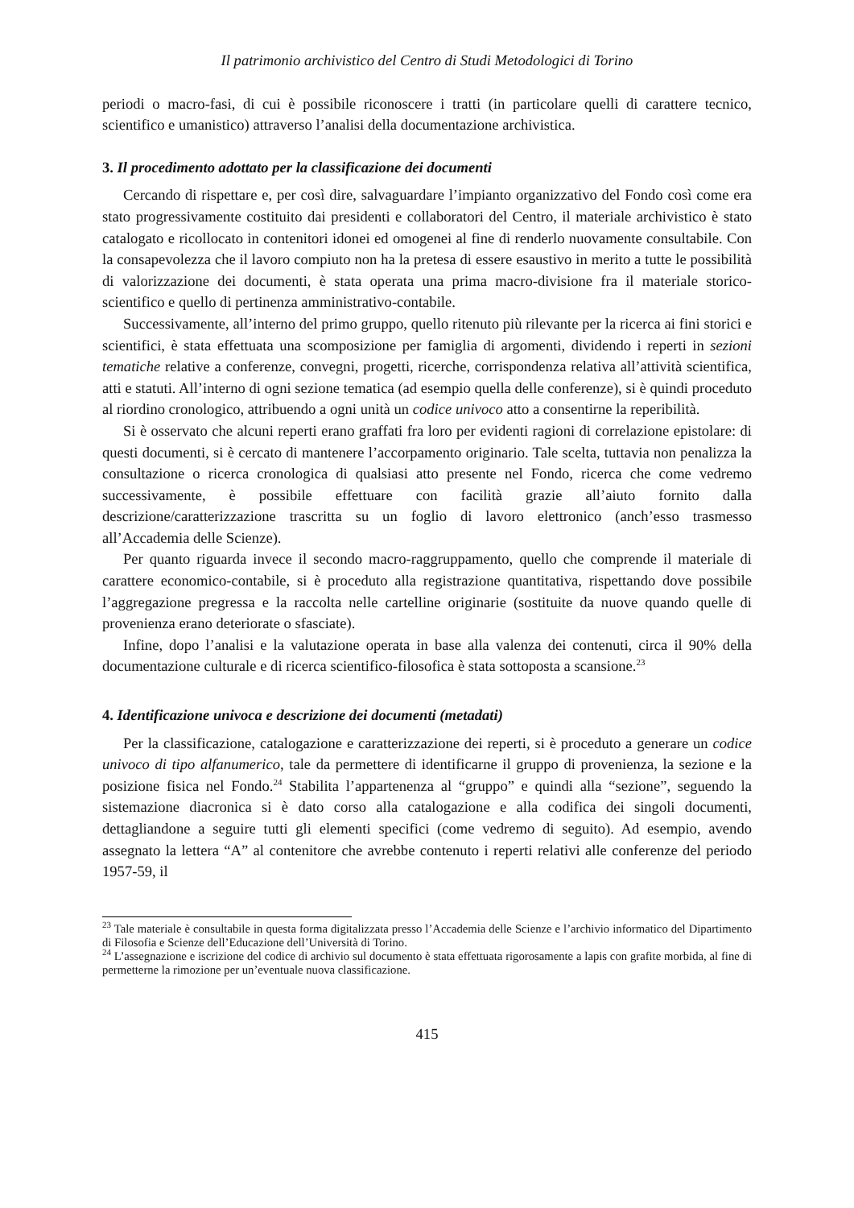Il patrimonio archivistico del Centro di Studi Metodologici di Torino
periodi o macro-fasi, di cui è possibile riconoscere i tratti (in particolare quelli di carattere tecnico, scientifico e umanistico) attraverso l’analisi della documentazione archivistica.
3. Il procedimento adottato per la classificazione dei documenti
Cercando di rispettare e, per così dire, salvaguardare l’impianto organizzativo del Fondo così come era stato progressivamente costituito dai presidenti e collaboratori del Centro, il materiale archivistico è stato catalogato e ricollocato in contenitori idonei ed omogenei al fine di renderlo nuovamente consultabile. Con la consapevolezza che il lavoro compiuto non ha la pretesa di essere esaustivo in merito a tutte le possibilità di valorizzazione dei documenti, è stata operata una prima macro-divisione fra il materiale storico-scientifico e quello di pertinenza amministrativo-contabile.
Successivamente, all’interno del primo gruppo, quello ritenuto più rilevante per la ricerca ai fini storici e scientifici, è stata effettuata una scomposizione per famiglia di argomenti, dividendo i reperti in sezioni tematiche relative a conferenze, convegni, progetti, ricerche, corrispondenza relativa all’attività scientifica, atti e statuti. All’interno di ogni sezione tematica (ad esempio quella delle conferenze), si è quindi proceduto al riordino cronologico, attribuendo a ogni unità un codice univoco atto a consentirne la reperibilità.
Si è osservato che alcuni reperti erano graffati fra loro per evidenti ragioni di correlazione epistolare: di questi documenti, si è cercato di mantenere l’accorpamento originario. Tale scelta, tuttavia non penalizza la consultazione o ricerca cronologica di qualsiasi atto presente nel Fondo, ricerca che come vedremo successivamente, è possibile effettuare con facilità grazie all’aiuto fornito dalla descrizione/caratterizzazione trascritta su un foglio di lavoro elettronico (anch’esso trasmesso all’Accademia delle Scienze).
Per quanto riguarda invece il secondo macro-raggruppamento, quello che comprende il materiale di carattere economico-contabile, si è proceduto alla registrazione quantitativa, rispettando dove possibile l’aggregazione pregressa e la raccolta nelle cartelline originarie (sostituite da nuove quando quelle di provenienza erano deteriorate o sfasciate).
Infine, dopo l’analisi e la valutazione operata in base alla valenza dei contenuti, circa il 90% della documentazione culturale e di ricerca scientifico-filosofica è stata sottoposta a scansione.<sup>23</sup>
4. Identificazione univoca e descrizione dei documenti (metadati)
Per la classificazione, catalogazione e caratterizzazione dei reperti, si è proceduto a generare un codice univoco di tipo alfanumerico, tale da permettere di identificarne il gruppo di provenienza, la sezione e la posizione fisica nel Fondo.<sup>24</sup> Stabilita l’appartenenza al “gruppo” e quindi alla “sezione”, seguendo la sistemazione diacronica si è dato corso alla catalogazione e alla codifica dei singoli documenti, dettagliandone a seguire tutti gli elementi specifici (come vedremo di seguito). Ad esempio, avendo assegnato la lettera “A” al contenitore che avrebbe contenuto i reperti relativi alle conferenze del periodo 1957-59, il
<sup>23</sup> Tale materiale è consultabile in questa forma digitalizzata presso l’Accademia delle Scienze e l’archivio informatico del Dipartimento di Filosofia e Scienze dell’Educazione dell’Università di Torino.
<sup>24</sup> L’assegnazione e iscrizione del codice di archivio sul documento è stata effettuata rigorosamente a lapis con grafite morbida, al fine di permetterne la rimozione per un’eventuale nuova classificazione.
415